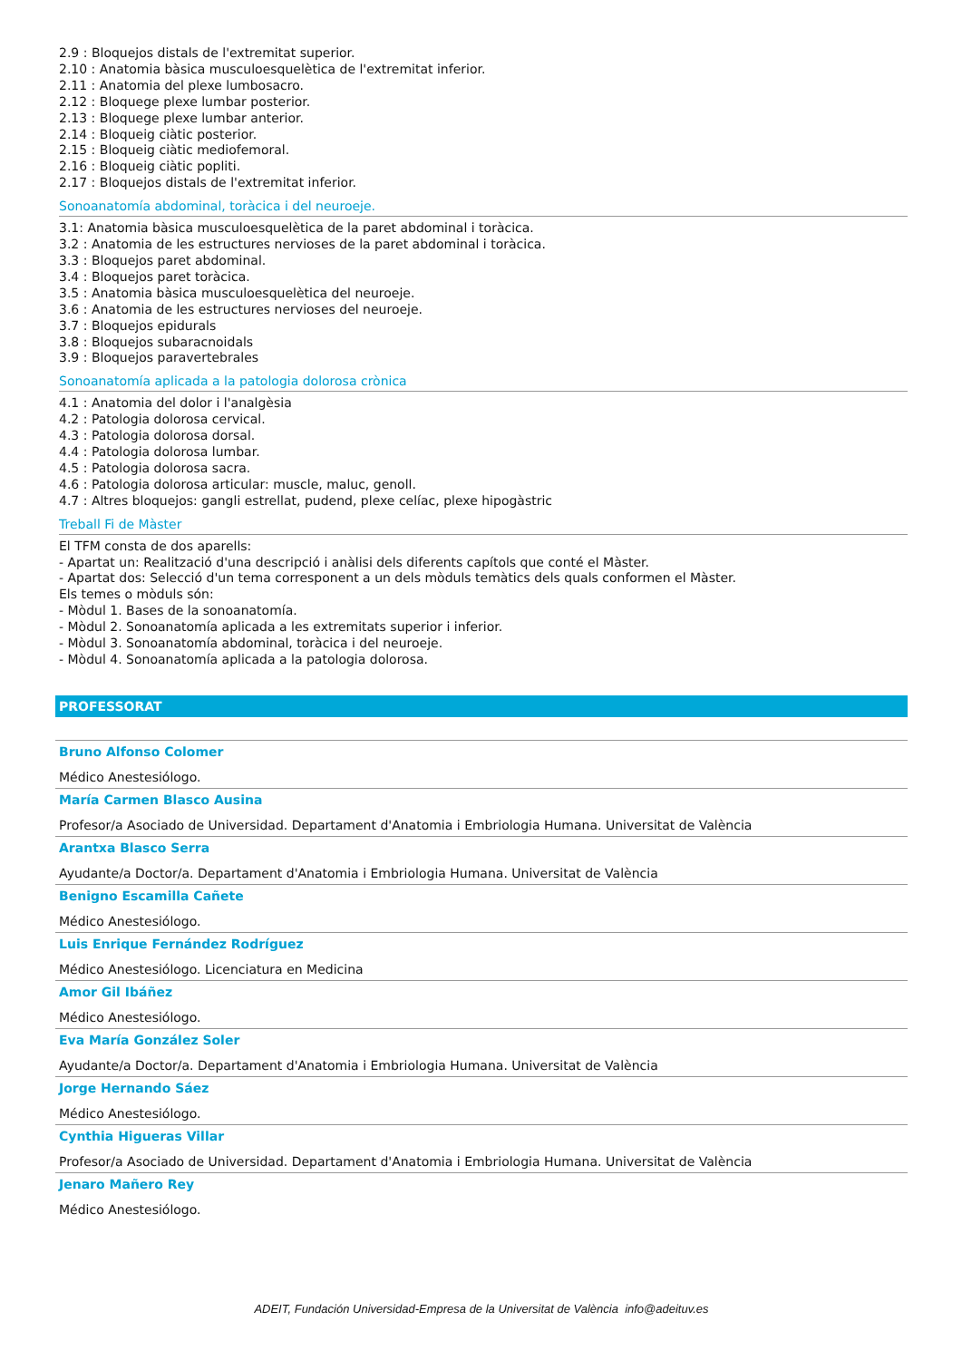2.9 : Bloquejos distals de l'extremitat superior.
2.10 : Anatomia bàsica musculoesquelètica de l'extremitat inferior.
2.11 : Anatomia del plexe lumbosacro.
2.12 : Bloquege plexe lumbar posterior.
2.13 : Bloquege plexe lumbar anterior.
2.14 : Bloqueig ciàtic posterior.
2.15 : Bloqueig ciàtic mediofemoral.
2.16 : Bloqueig ciàtic popliti.
2.17 : Bloquejos distals de l'extremitat inferior.
Sonoanatomía abdominal, toràcica i del neuroeje.
3.1: Anatomia bàsica musculoesquelètica de la paret abdominal i toràcica.
3.2 : Anatomia de les estructures nervioses de la paret abdominal i toràcica.
3.3 : Bloquejos paret abdominal.
3.4 : Bloquejos paret toràcica.
3.5 : Anatomia bàsica musculoesquelètica del neuroeje.
3.6 : Anatomia de les estructures nervioses del neuroeje.
3.7 : Bloquejos epidurals
3.8 : Bloquejos subaracnoidals
3.9 : Bloquejos paravertebrales
Sonoanatomía aplicada a la patologia dolorosa crònica
4.1 : Anatomia del dolor i l'analgèsia
4.2 : Patologia dolorosa cervical.
4.3 : Patologia dolorosa dorsal.
4.4 : Patologia dolorosa lumbar.
4.5 : Patologia dolorosa sacra.
4.6 : Patologia dolorosa articular: muscle, maluc, genoll.
4.7 : Altres bloquejos: gangli estrellat, pudend, plexe celíac, plexe hipogàstric
Treball Fi de Màster
El TFM consta de dos aparells:
- Apartat un: Realització d'una descripció i anàlisi dels diferents capítols que conté el Màster.
- Apartat dos: Selecció d'un tema corresponent a un dels mòduls temàtics dels quals conformen el Màster.
Els temes o mòduls són:
- Mòdul 1. Bases de la sonoanatomía.
- Mòdul 2. Sonoanatomía aplicada a les extremitats superior i inferior.
- Mòdul 3. Sonoanatomía abdominal, toràcica i del neuroeje.
- Mòdul 4. Sonoanatomía aplicada a la patologia dolorosa.
PROFESSORAT
Bruno Alfonso Colomer
Médico Anestesiólogo.
María Carmen Blasco Ausina
Profesor/a Asociado de Universidad. Departament d'Anatomia i Embriologia Humana. Universitat de València
Arantxa Blasco Serra
Ayudante/a Doctor/a. Departament d'Anatomia i Embriologia Humana. Universitat de València
Benigno Escamilla Cañete
Médico Anestesiólogo.
Luis Enrique Fernández Rodríguez
Médico Anestesiólogo. Licenciatura en Medicina
Amor Gil Ibáñez
Médico Anestesiólogo.
Eva María González Soler
Ayudante/a Doctor/a. Departament d'Anatomia i Embriologia Humana. Universitat de València
Jorge Hernando Sáez
Médico Anestesiólogo.
Cynthia Higueras Villar
Profesor/a Asociado de Universidad. Departament d'Anatomia i Embriologia Humana. Universitat de València
Jenaro Mañero Rey
Médico Anestesiólogo.
ADEIT, Fundación Universidad-Empresa de la Universitat de València info@adeituv.es